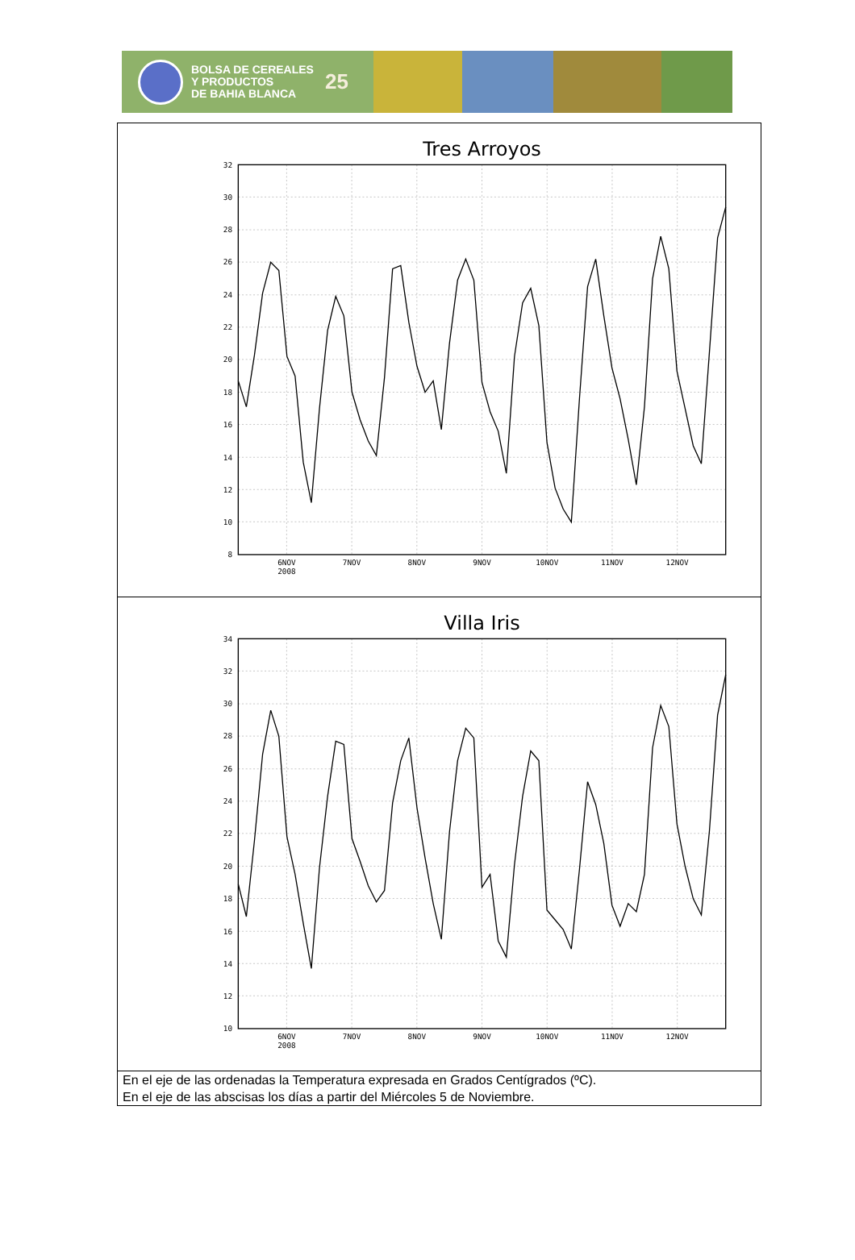BOLSA DE CEREALES
Y PRODUCTOS
DE BAHIA BLANCA
25
| Tres Arroyos 32 30 28 26 24 22 20 18 16 14 12 10 8 6NOV 2008 7NOV 8NOV 9NOV 10NOV 11NOV 12NOV |
| Villa Iris 34 32 30 28 26 24 22 20 18 16 14 12 10 6NOV 2008 7NOV 8NOV 9NOV 10NOV 11NOV 12NOV |
| En el eje de las ordenadas la Temperatura expresada en Grados Centígrados (ºC). En el eje de las abscisas los días a partir del Miércoles 5 de Noviembre. |